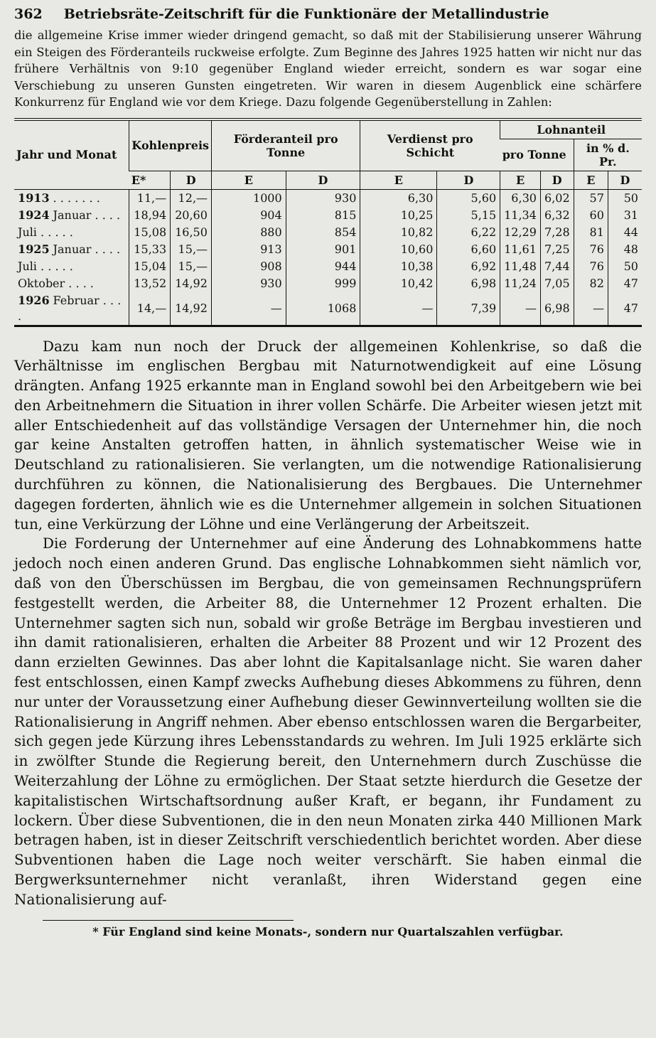362 Betriebsräte-Zeitschrift für die Funktionäre der Metallindustrie
die allgemeine Krise immer wieder dringend gemacht, so daß mit der Stabilisierung unserer Währung ein Steigen des Förderanteils ruckweise erfolgte. Zum Beginne des Jahres 1925 hatten wir nicht nur das frühere Verhältnis von 9:10 gegenüber England wieder erreicht, sondern es war sogar eine Verschiebung zu unseren Gunsten eingetreten. Wir waren in diesem Augenblick eine schärfere Konkurrenz für England wie vor dem Kriege. Dazu folgende Gegenüberstellung in Zahlen:
| Jahr und Monat | Kohlenpreis | | Förderanteil pro Tonne | | Verdienst pro Schicht | | Lohnanteil | | | |
| --- | --- | --- | --- | --- | --- | --- | --- | --- | --- | --- |
| | | | | | | | pro Tonne | | in % d. Pr. | |
| | E* | D | E | D | E | D | E | D | E | D |
| 1913 . . . . . . . | 11,— | 12,— | 1000 | 930 | 6,30 | 5,60 | 6,30 | 6,02 | 57 | 50 |
| 1924 Januar . . . . | 18,94 | 20,60 | 904 | 815 | 10,25 | 5,15 | 11,34 | 6,32 | 60 | 31 |
| Juli . . . . . | 15,08 | 16,50 | 880 | 854 | 10,82 | 6,22 | 12,29 | 7,28 | 81 | 44 |
| 1925 Januar . . . . | 15,33 | 15,— | 913 | 901 | 10,60 | 6,60 | 11,61 | 7,25 | 76 | 48 |
| Juli . . . . . | 15,04 | 15,— | 908 | 944 | 10,38 | 6,92 | 11,48 | 7,44 | 76 | 50 |
| Oktober . . . . | 13,52 | 14,92 | 930 | 999 | 10,42 | 6,98 | 11,24 | 7,05 | 82 | 47 |
| 1926 Februar . . . . | 14,— | 14,92 | — | 1068 | — | 7,39 | — | 6,98 | — | 47 |
Dazu kam nun noch der Druck der allgemeinen Kohlenkrise, so daß die Verhältnisse im englischen Bergbau mit Naturnotwendigkeit auf eine Lösung drängten. Anfang 1925 erkannte man in England sowohl bei den Arbeitgebern wie bei den Arbeitnehmern die Situation in ihrer vollen Schärfe. Die Arbeiter wiesen jetzt mit aller Entschiedenheit auf das vollständige Versagen der Unternehmer hin, die noch gar keine Anstalten getroffen hatten, in ähnlich systematischer Weise wie in Deutschland zu rationalisieren. Sie verlangten, um die notwendige Rationalisierung durchführen zu können, die Nationalisierung des Bergbaues. Die Unternehmer dagegen forderten, ähnlich wie es die Unternehmer allgemein in solchen Situationen tun, eine Verkürzung der Löhne und eine Verlängerung der Arbeitszeit.
Die Forderung der Unternehmer auf eine Änderung des Lohnabkommens hatte jedoch noch einen anderen Grund. Das englische Lohnabkommen sieht nämlich vor, daß von den Überschüssen im Bergbau, die von gemeinsamen Rechnungsprüfern festgestellt werden, die Arbeiter 88, die Unternehmer 12 Prozent erhalten. Die Unternehmer sagten sich nun, sobald wir große Beträge im Bergbau investieren und ihn damit rationalisieren, erhalten die Arbeiter 88 Prozent und wir 12 Prozent des dann erzielten Gewinnes. Das aber lohnt die Kapitalsanlage nicht. Sie waren daher fest entschlossen, einen Kampf zwecks Aufhebung dieses Abkommens zu führen, denn nur unter der Voraussetzung einer Aufhebung dieser Gewinnverteilung wollten sie die Rationalisierung in Angriff nehmen. Aber ebenso entschlossen waren die Bergarbeiter, sich gegen jede Kürzung ihres Lebensstandards zu wehren. Im Juli 1925 erklärte sich in zwölfter Stunde die Regierung bereit, den Unternehmern durch Zuschüsse die Weiterzahlung der Löhne zu ermöglichen. Der Staat setzte hierdurch die Gesetze der kapitalistischen Wirtschaftsordnung außer Kraft, er begann, ihr Fundament zu lockern. Über diese Subventionen, die in den neun Monaten zirka 440 Millionen Mark betragen haben, ist in dieser Zeitschrift verschiedentlich berichtet worden. Aber diese Subventionen haben die Lage noch weiter verschärft. Sie haben einmal die Bergwerksunternehmer nicht veranlaßt, ihren Widerstand gegen eine Nationalisierung auf-
* Für England sind keine Monats-, sondern nur Quartalszahlen verfügbar.